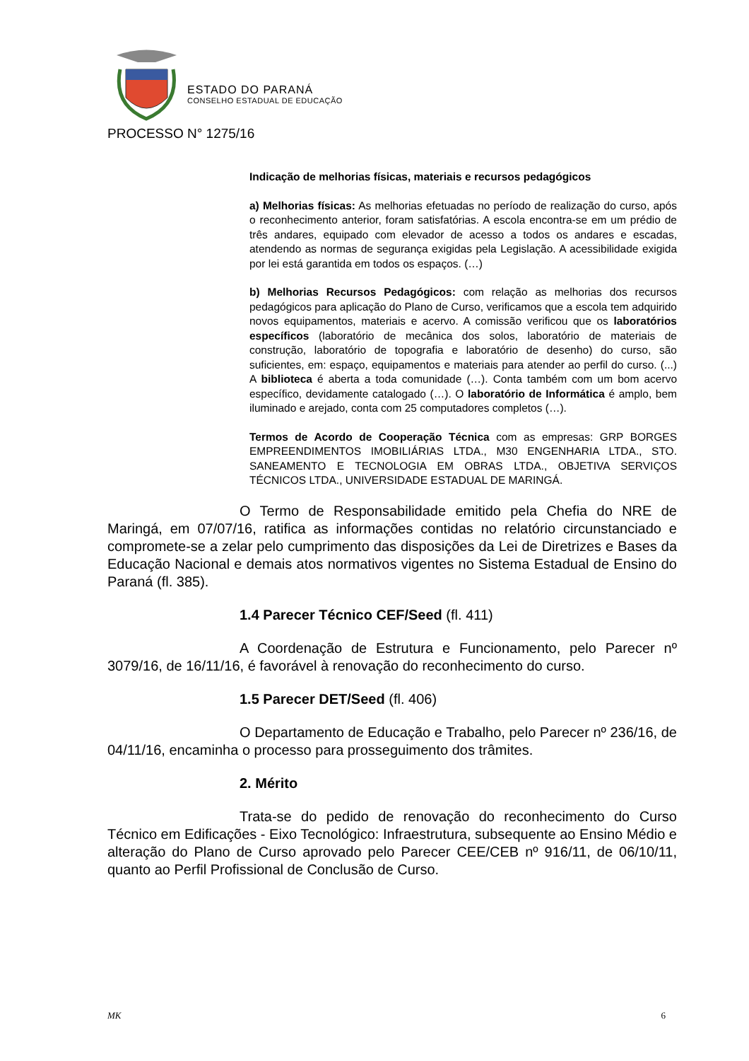ESTADO DO PARANÁ
CONSELHO ESTADUAL DE EDUCAÇÃO
PROCESSO N° 1275/16
Indicação de melhorias físicas, materiais e recursos pedagógicos
a) Melhorias físicas: As melhorias efetuadas no período de realização do curso, após o reconhecimento anterior, foram satisfatórias. A escola encontra-se em um prédio de três andares, equipado com elevador de acesso a todos os andares e escadas, atendendo as normas de segurança exigidas pela Legislação. A acessibilidade exigida por lei está garantida em todos os espaços. (…)
b) Melhorias Recursos Pedagógicos: com relação as melhorias dos recursos pedagógicos para aplicação do Plano de Curso, verificamos que a escola tem adquirido novos equipamentos, materiais e acervo. A comissão verificou que os laboratórios específicos (laboratório de mecânica dos solos, laboratório de materiais de construção, laboratório de topografia e laboratório de desenho) do curso, são suficientes, em: espaço, equipamentos e materiais para atender ao perfil do curso. (...) A biblioteca é aberta a toda comunidade (…). Conta também com um bom acervo específico, devidamente catalogado (…). O laboratório de Informática é amplo, bem iluminado e arejado, conta com 25 computadores completos (…).
Termos de Acordo de Cooperação Técnica com as empresas: GRP BORGES EMPREENDIMENTOS IMOBILIÁRIAS LTDA., M30 ENGENHARIA LTDA., STO. SANEAMENTO E TECNOLOGIA EM OBRAS LTDA., OBJETIVA SERVIÇOS TÉCNICOS LTDA., UNIVERSIDADE ESTADUAL DE MARINGÁ.
O Termo de Responsabilidade emitido pela Chefia do NRE de Maringá, em 07/07/16, ratifica as informações contidas no relatório circunstanciado e compromete-se a zelar pelo cumprimento das disposições da Lei de Diretrizes e Bases da Educação Nacional e demais atos normativos vigentes no Sistema Estadual de Ensino do Paraná (fl. 385).
1.4 Parecer Técnico CEF/Seed (fl. 411)
A Coordenação de Estrutura e Funcionamento, pelo Parecer nº 3079/16, de 16/11/16, é favorável à renovação do reconhecimento do curso.
1.5 Parecer DET/Seed (fl. 406)
O Departamento de Educação e Trabalho, pelo Parecer nº 236/16, de 04/11/16, encaminha o processo para prosseguimento dos trâmites.
2. Mérito
Trata-se do pedido de renovação do reconhecimento do Curso Técnico em Edificações - Eixo Tecnológico: Infraestrutura, subsequente ao Ensino Médio e alteração do Plano de Curso aprovado pelo Parecer CEE/CEB nº 916/11, de 06/10/11, quanto ao Perfil Profissional de Conclusão de Curso.
MK 6